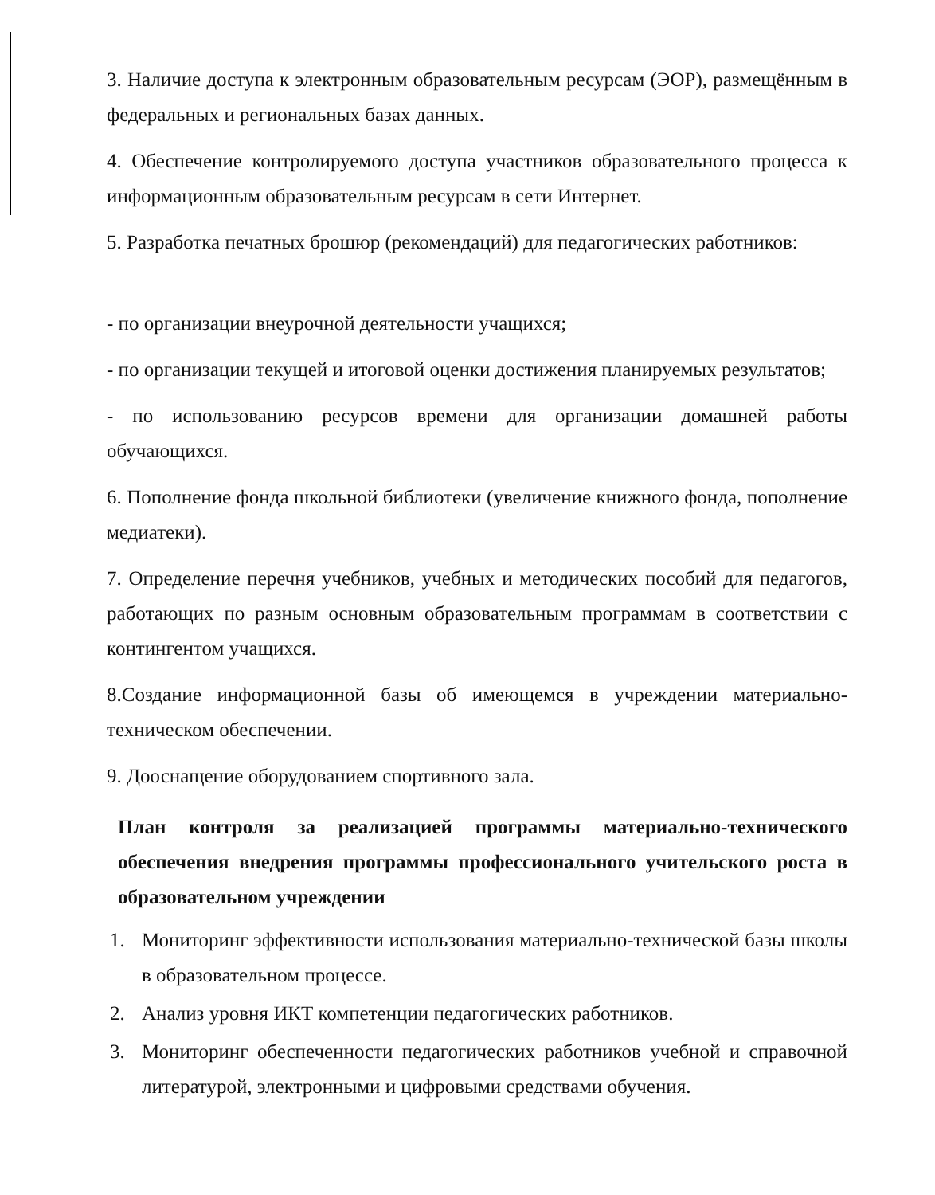3. Наличие доступа к электронным образовательным ресурсам (ЭОР), размещённым в федеральных и региональных базах данных.
4. Обеспечение контролируемого доступа участников образовательного процесса к информационным образовательным ресурсам в сети Интернет.
5. Разработка печатных брошюр (рекомендаций) для педагогических работников:
- по организации внеурочной деятельности учащихся;
- по организации текущей и итоговой оценки достижения планируемых результатов;
- по использованию ресурсов времени для организации домашней работы обучающихся.
6. Пополнение фонда школьной библиотеки (увеличение книжного фонда, пополнение медиатеки).
7. Определение перечня учебников, учебных и методических пособий для педагогов, работающих по разным основным образовательным программам в соответствии с контингентом учащихся.
8.Создание информационной базы об имеющемся в учреждении материально-техническом обеспечении.
9. Дооснащение оборудованием спортивного зала.
План контроля за реализацией программы материально-технического обеспечения внедрения программы профессионального учительского роста в образовательном учреждении
1. Мониторинг эффективности использования материально-технической базы школы в образовательном процессе.
2. Анализ уровня ИКТ компетенции педагогических работников.
3. Мониторинг обеспеченности педагогических работников учебной и справочной литературой, электронными и цифровыми средствами обучения.